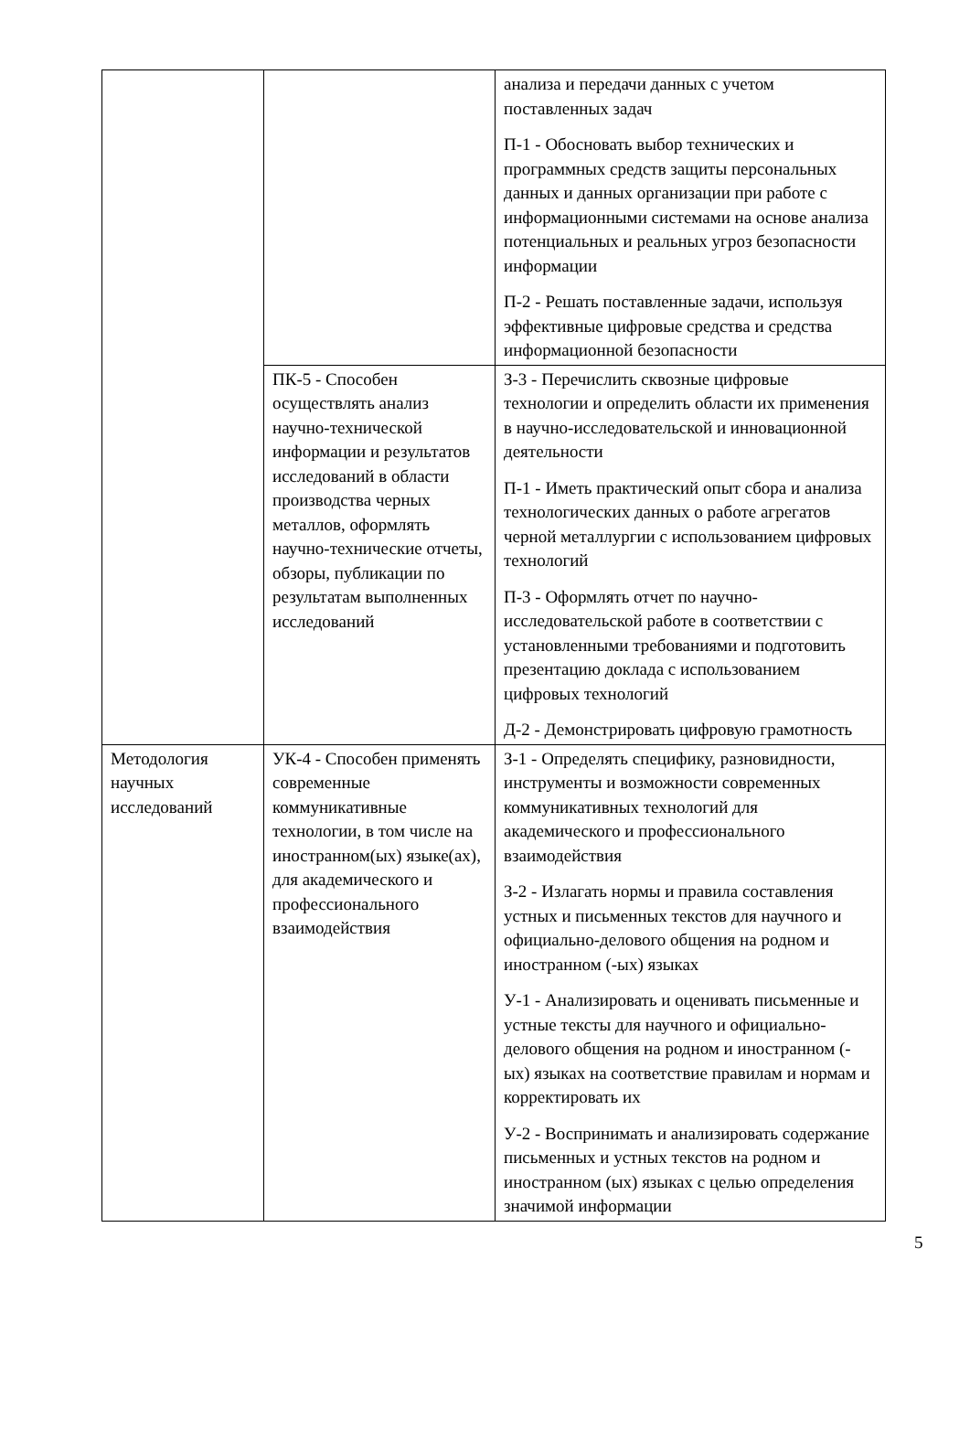| | | анализа и передачи данных с учетом поставленных задач П-1 - Обосновать выбор технических и программных средств защиты персональных данных и данных организации при работе с информационными системами на основе анализа потенциальных и реальных угроз безопасности информации П-2 - Решать поставленные задачи, используя эффективные цифровые средства и средства информационной безопасности |
| | ПК-5 - Способен осуществлять анализ научно-технической информации и результатов исследований в области производства черных металлов, оформлять научно-технические отчеты, обзоры, публикации по результатам выполненных исследований | З-3 - Перечислить сквозные цифровые технологии и определить области их применения в научно-исследовательской и инновационной деятельности П-1 - Иметь практический опыт сбора и анализа технологических данных о работе агрегатов черной металлургии с использованием цифровых технологий П-3 - Оформлять отчет по научно-исследовательской работе в соответствии с установленными требованиями и подготовить презентацию доклада с использованием цифровых технологий Д-2 - Демонстрировать цифровую грамотность |
| Методология научных исследований | УК-4 - Способен применять современные коммуникативные технологии, в том числе на иностранном(ых) языке(ах), для академического и профессионального взаимодействия | З-1 - Определять специфику, разновидности, инструменты и возможности современных коммуникативных технологий для академического и профессионального взаимодействия З-2 - Излагать нормы и правила составления устных и письменных текстов для научного и официально-делового общения на родном и иностранном (-ых) языках У-1 - Анализировать и оценивать письменные и устные тексты для научного и официально-делового общения на родном и иностранном (-ых) языках на соответствие правилам и нормам и корректировать их У-2 - Воспринимать и анализировать содержание письменных и устных текстов на родном и иностранном (ых) языках с целью определения значимой информации |
5